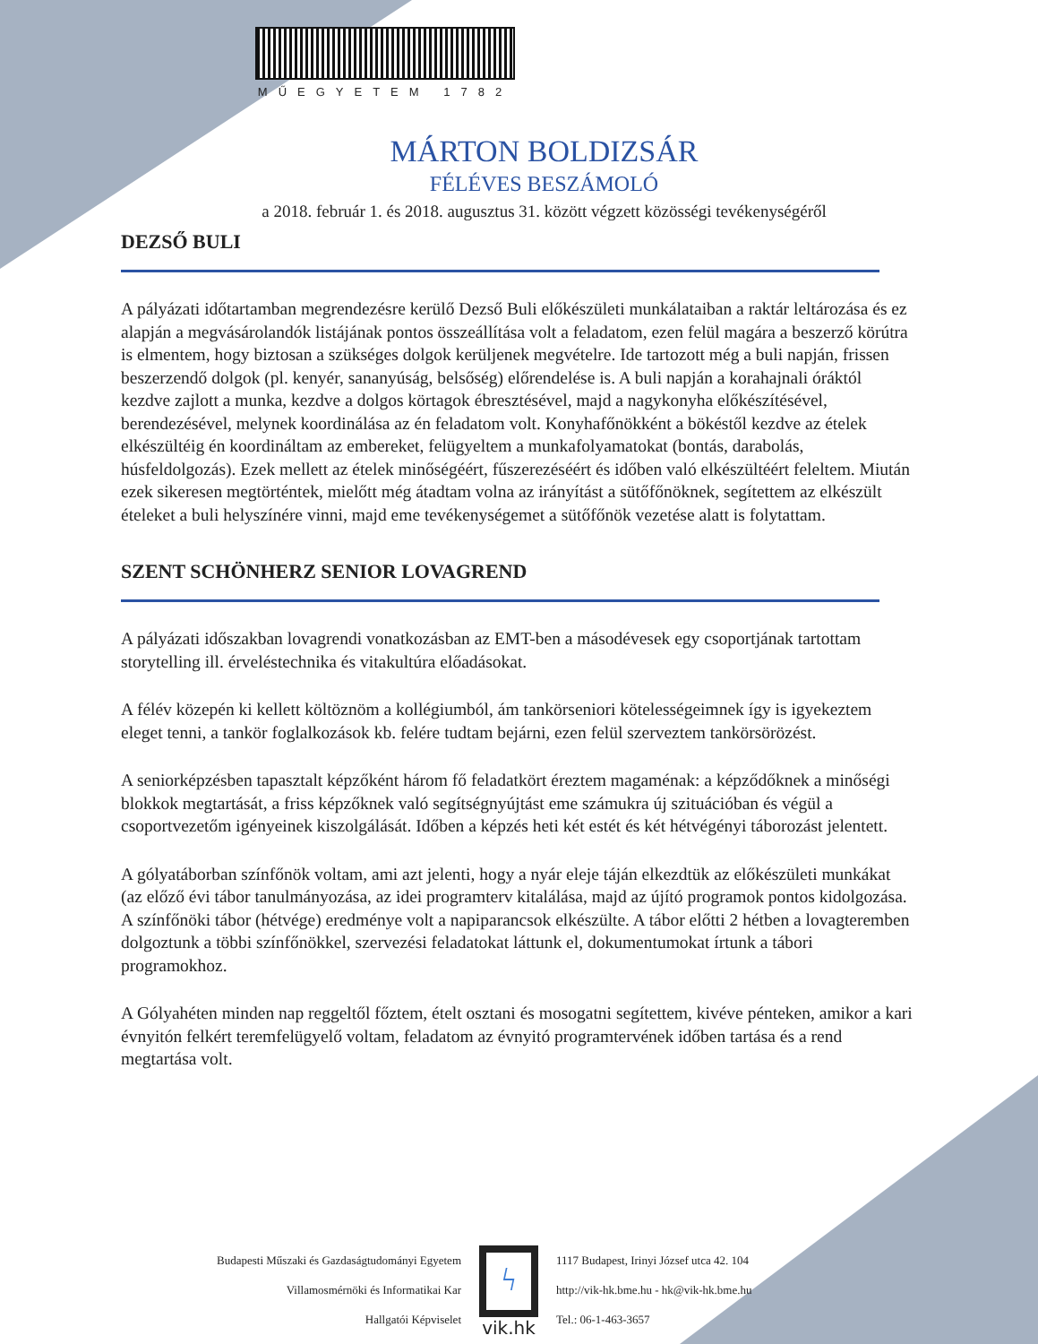MŰEGYETEM 1782
MÁRTON BOLDIZSÁR
FÉLÉVES BESZÁMOLÓ
a 2018. február 1. és 2018. augusztus 31. között végzett közösségi tevékenységéről
DEZSŐ BULI
A pályázati időtartamban megrendezésre kerülő Dezső Buli előkészületi munkálataiban a raktár leltározása és ez alapján a megvásárolandók listájának pontos összeállítása volt a feladatom, ezen felül magára a beszerző körútra is elmentem, hogy biztosan a szükséges dolgok kerüljenek megvételre. Ide tartozott még a buli napján, frissen beszerzendő dolgok (pl. kenyér, sananyúság, belsőség) előrendelése is. A buli napján a korahajnali óráktól kezdve zajlott a munka, kezdve a dolgos körtagok ébresztésével, majd a nagykonyha előkészítésével, berendezésével, melynek koordinálása az én feladatom volt. Konyhafőnökként a bökéstől kezdve az ételek elkészültéig én koordináltam az embereket, felügyeltem a munkafolyamatokat (bontás, darabolás, húsfeldolgozás). Ezek mellett az ételek minőségéért, fűszerezéséért és időben való elkészültéért feleltem. Miután ezek sikeresen megtörténtek, mielőtt még átadtam volna az irányítást a sütőfőnöknek, segítettem az elkészült ételeket a buli helyszínére vinni, majd eme tevékenységemet a sütőfőnök vezetése alatt is folytattam.
SZENT SCHÖNHERZ SENIOR LOVAGREND
A pályázati időszakban lovagrendi vonatkozásban az EMT-ben a másodévesek egy csoportjának tartottam storytelling ill. érveléstechnika és vitakultúra előadásokat.
A félév közepén ki kellett költöznöm a kollégiumból, ám tankörseniori kötelességeimnek így is igyekeztem eleget tenni, a tankör foglalkozások kb. felére tudtam bejárni, ezen felül szerveztem tankörsörözést.
A seniorképzésben tapasztalt képzőként három fő feladatkört éreztem magaménak: a képződőknek a minőségi blokkok megtartását, a friss képzőknek való segítségnyújtást eme számukra új szituációban és végül a csoportvezetőm igényeinek kiszolgálását. Időben a képzés heti két estét és két hétvégényi táborozást jelentett.
A gólyatáborban színfőnök voltam, ami azt jelenti, hogy a nyár eleje táján elkezdtük az előkészületi munkákat (az előző évi tábor tanulmányozása, az idei programterv kitalálása, majd az újító programok pontos kidolgozása. A színfőnöki tábor (hétvége) eredménye volt a napiparancsok elkészülte. A tábor előtti 2 hétben a lovagteremben dolgoztunk a többi színfőnökkel, szervezési feladatokat láttunk el, dokumentumokat írtunk a tábori programokhoz.
A Gólyahéten minden nap reggeltől főztem, ételt osztani és mosogatni segítettem, kivéve pénteken, amikor a kari évnyitón felkért teremfelügyelő voltam, feladatom az évnyitó programtervének időben tartása és a rend megtartása volt.
Budapesti Műszaki és Gazdaságtudományi Egyetem
Villamosmérnöki és Informatikai Kar
Hallgatói Képviselet
ϟ
vik.hk
1117 Budapest, Irinyi József utca 42. 104
http://vik-hk.bme.hu - hk@vik-hk.bme.hu
Tel.: 06-1-463-3657